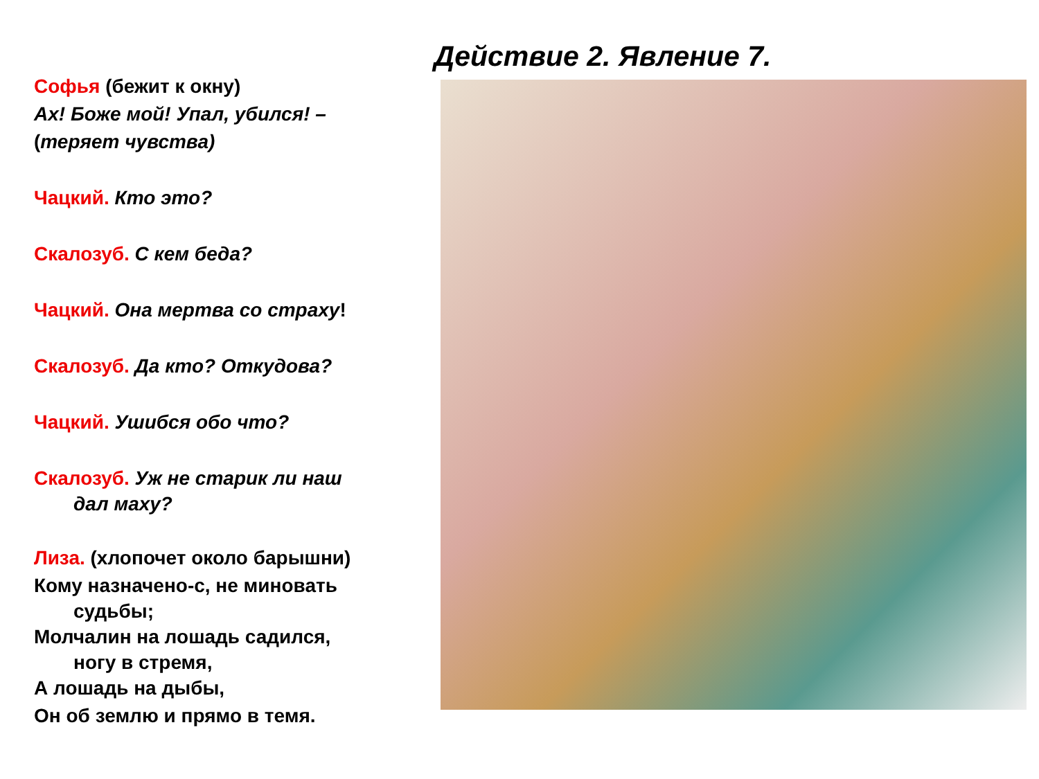Действие 2. Явление 7.
Софья (бежит к окну)
Ах! Боже мой! Упал, убился! –
(теряет чувства)
Чацкий. Кто это?
Скалозуб. С кем беда?
Чацкий. Она мертва со страху!
Скалозуб. Да кто? Откудова?
Чацкий. Ушибся обо что?
Скалозуб. Уж не старик ли наш
дал маху?
Лиза. (хлопочет около барышни)
Кому назначено-с, не миновать
судьбы;
Молчалин на лошадь садился,
ногу в стремя,
А лошадь на дыбы,
Он об землю и прямо в темя.